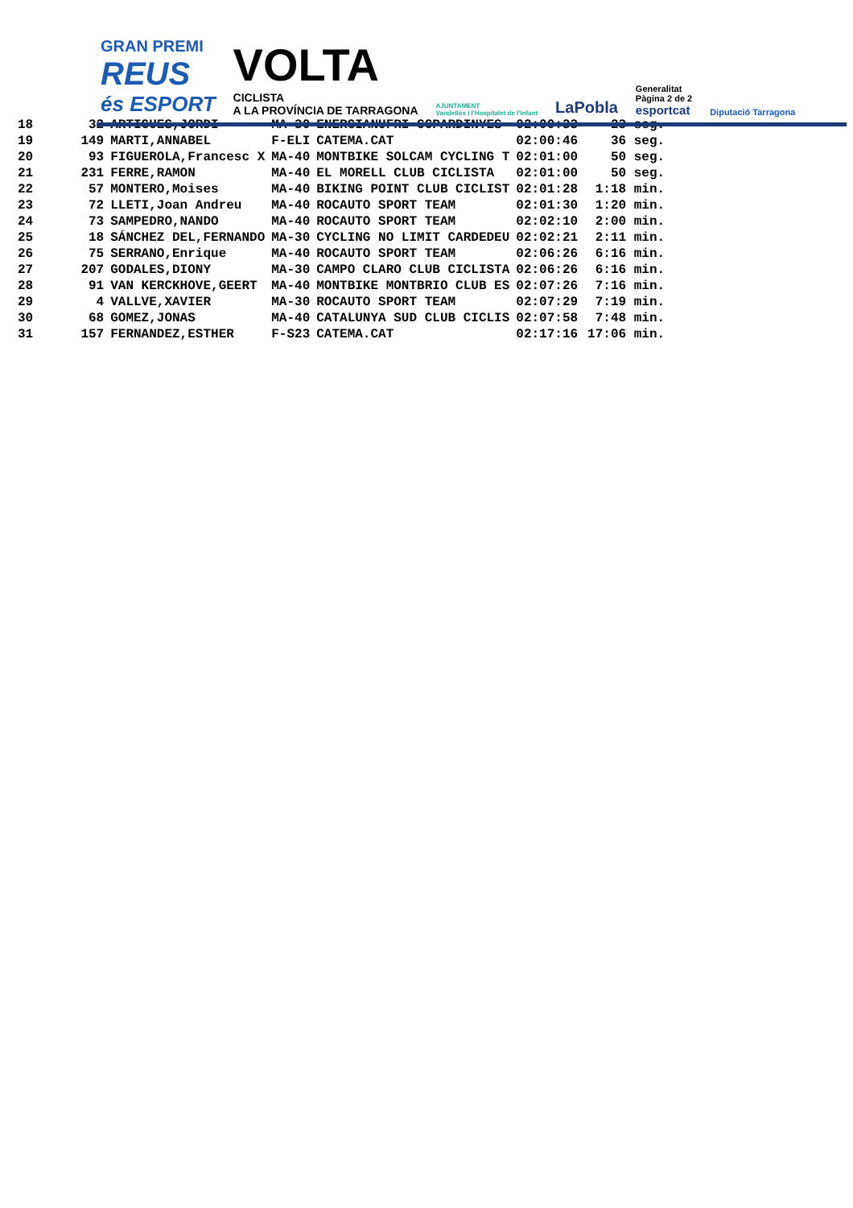GRAN PREMI
REUS
és ESPORT
VOLTA
CICLISTA
A LA PROVÍNCIA DE TARRAGONA
AJUNTAMENT
Vandellòs i l'Hospitalet de l'Infant
LaPobla
Generalitat
Pàgina 2 de 2
esportcat
Diputació Tarragona
| 18 | 32 | ARTIGUES,JORDI | MA-30 | ENERGIANUFRI-CCPARDINYES | 02:00:33 | 23 seg. |
| 19 | 149 | MARTI,ANNABEL | F-ELI | CATEMA.CAT | 02:00:46 | 36 seg. |
| 20 | 93 | FIGUEROLA,Francesc X | MA-40 | MONTBIKE SOLCAM CYCLING T | 02:01:00 | 50 seg. |
| 21 | 231 | FERRE,RAMON | MA-40 | EL MORELL CLUB CICLISTA | 02:01:00 | 50 seg. |
| 22 | 57 | MONTERO,Moises | MA-40 | BIKING POINT CLUB CICLIST | 02:01:28 | 1:18 min. |
| 23 | 72 | LLETI,Joan Andreu | MA-40 | ROCAUTO SPORT TEAM | 02:01:30 | 1:20 min. |
| 24 | 73 | SAMPEDRO,NANDO | MA-40 | ROCAUTO SPORT TEAM | 02:02:10 | 2:00 min. |
| 25 | 18 | SÁNCHEZ DEL,FERNANDO | MA-30 | CYCLING NO LIMIT CARDEDEU | 02:02:21 | 2:11 min. |
| 26 | 75 | SERRANO,Enrique | MA-40 | ROCAUTO SPORT TEAM | 02:06:26 | 6:16 min. |
| 27 | 207 | GODALES,DIONY | MA-30 | CAMPO CLARO CLUB CICLISTA | 02:06:26 | 6:16 min. |
| 28 | 91 | VAN KERCKHOVE,GEERT | MA-40 | MONTBIKE MONTBRIO CLUB ES | 02:07:26 | 7:16 min. |
| 29 | 4 | VALLVE,XAVIER | MA-30 | ROCAUTO SPORT TEAM | 02:07:29 | 7:19 min. |
| 30 | 68 | GOMEZ,JONAS | MA-40 | CATALUNYA SUD CLUB CICLIS | 02:07:58 | 7:48 min. |
| 31 | 157 | FERNANDEZ,ESTHER | F-S23 | CATEMA.CAT | 02:17:16 | 17:06 min. |